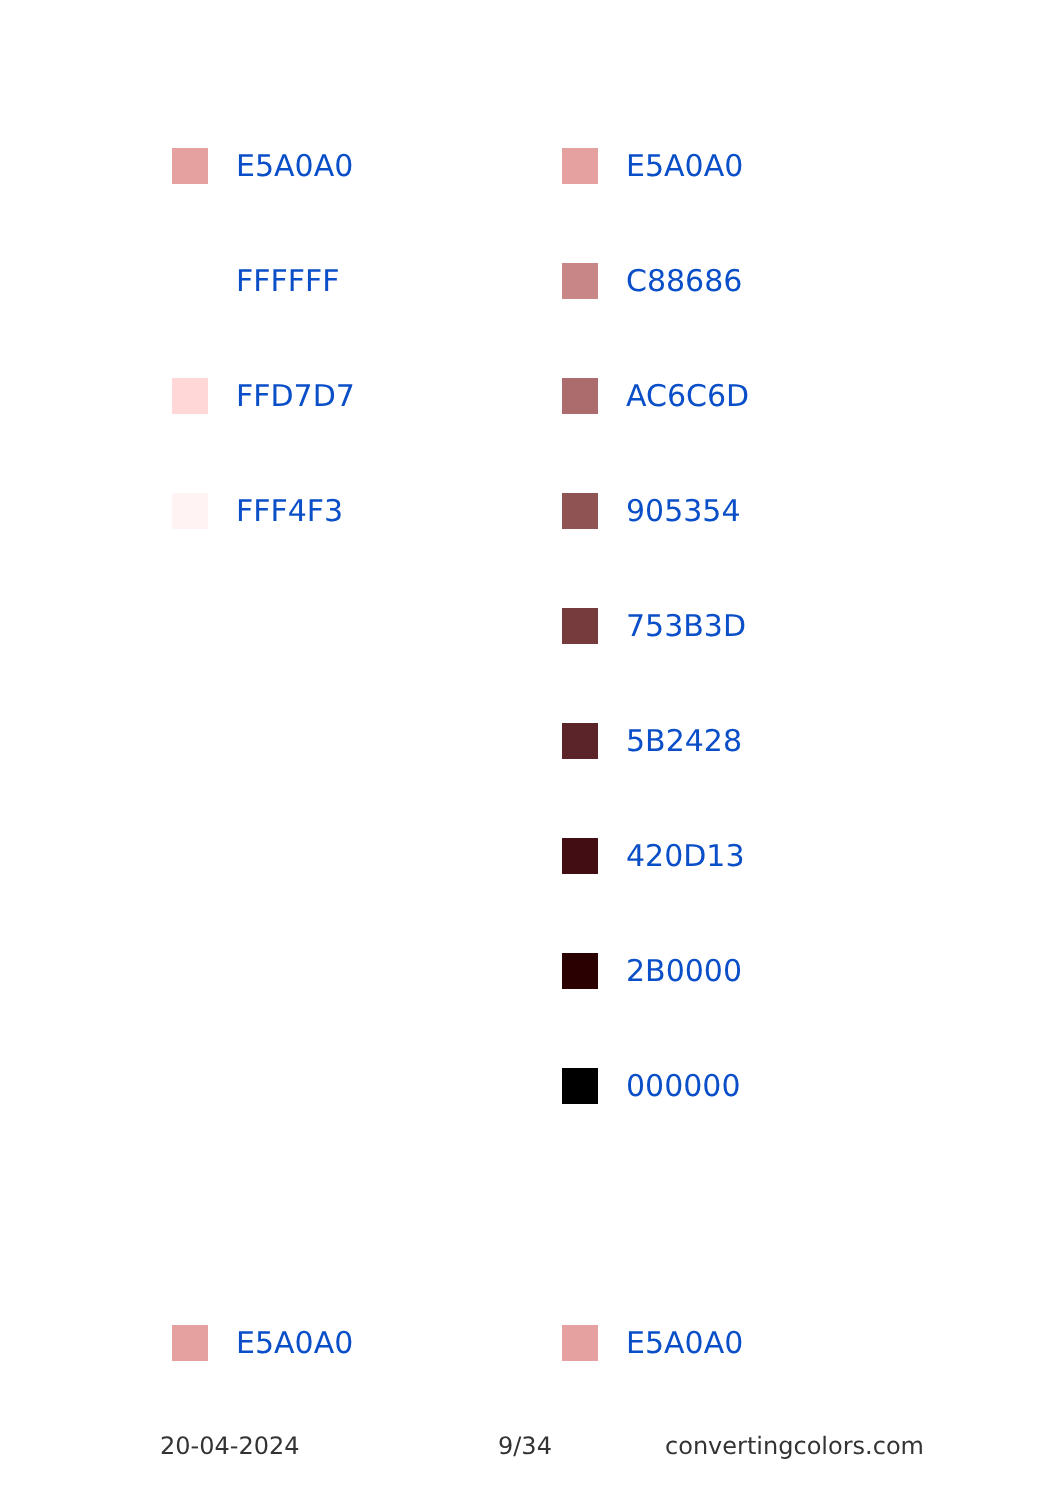E5A0A0
FFFFFF
FFD7D7
FFF4F3
E5A0A0
C88686
AC6C6D
905354
753B3D
5B2428
420D13
2B0000
000000
E5A0A0 E5A0A0
20-04-2024 9/34 convertingcolors.com